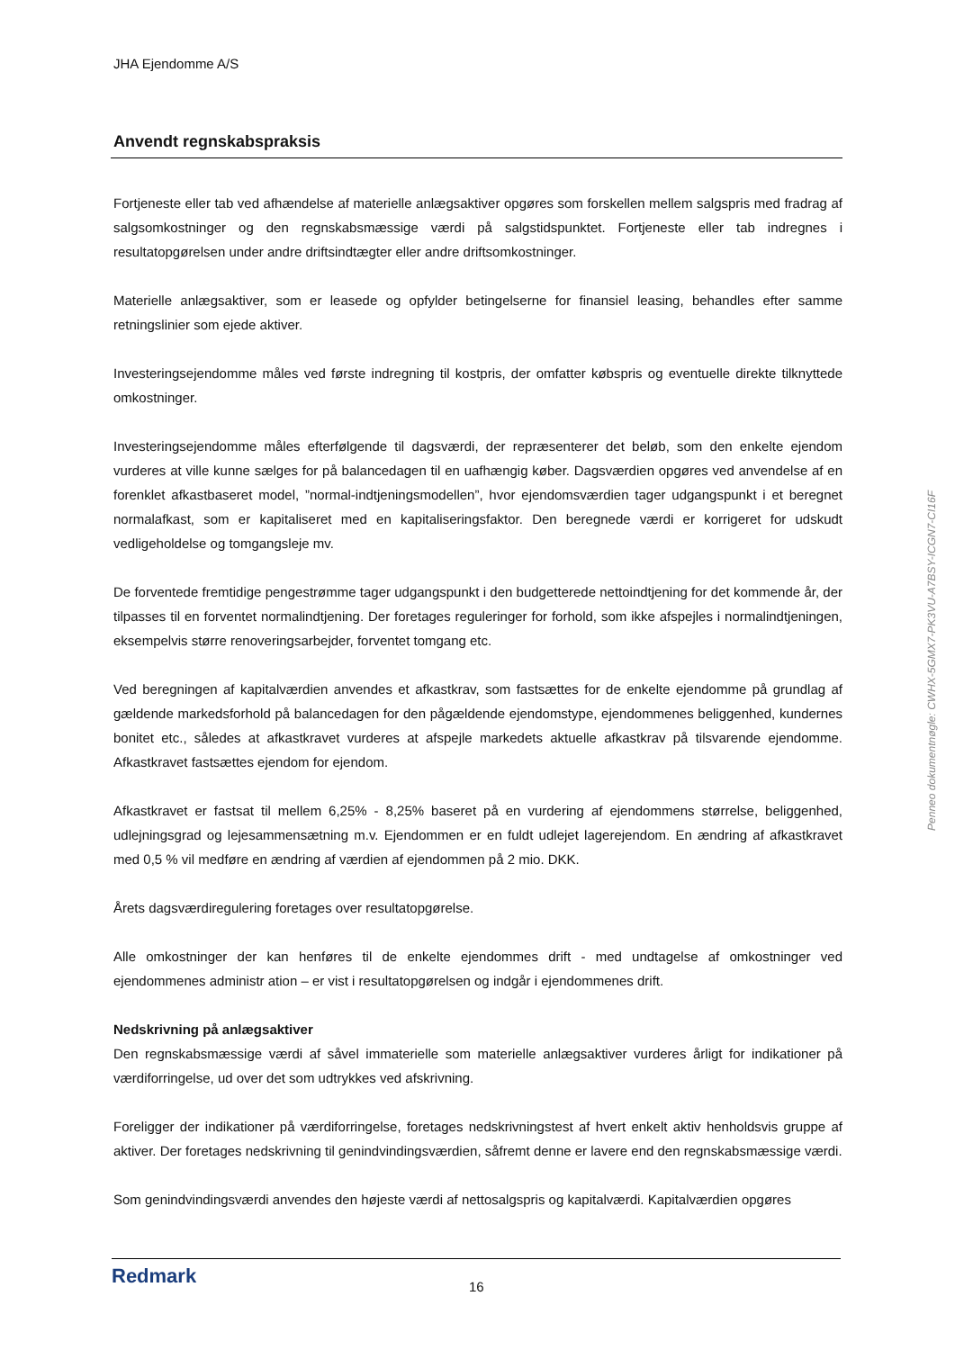JHA Ejendomme A/S
Anvendt regnskabspraksis
Fortjeneste eller tab ved afhændelse af materielle anlægsaktiver opgøres som forskellen mellem salgspris med fradrag af salgsomkostninger og den regnskabsmæssige værdi på salgstidspunktet. Fortjeneste eller tab indregnes i resultatopgørelsen under andre driftsindtægter eller andre driftsomkostninger.
Materielle anlægsaktiver, som er leasede og opfylder betingelserne for finansiel leasing, behandles efter samme retningslinier som ejede aktiver.
Investeringsejendomme måles ved første indregning til kostpris, der omfatter købspris og eventuelle direkte tilknyttede omkostninger.
Investeringsejendomme måles efterfølgende til dagsværdi, der repræsenterer det beløb, som den enkelte ejendom vurderes at ville kunne sælges for på balancedagen til en uafhængig køber. Dagsværdien opgøres ved anvendelse af en forenklet afkastbaseret model, ”normal-indtjeningsmodellen”, hvor ejendomsværdien tager udgangspunkt i et beregnet normalafkast, som er kapitaliseret med en kapitaliseringsfaktor. Den beregnede værdi er korrigeret for udskudt vedligeholdelse og tomgangsleje mv.
De forventede fremtidige pengestrømme tager udgangspunkt i den budgetterede nettoindtjening for det kommende år, der tilpasses til en forventet normalindtjening. Der foretages reguleringer for forhold, som ikke afspejles i normalindtjeningen, eksempelvis større renoveringsarbejder, forventet tomgang etc.
Ved beregningen af kapitalværdien anvendes et afkastkrav, som fastsættes for de enkelte ejendomme på grundlag af gældende markedsforhold på balancedagen for den pågældende ejendomstype, ejendommenes beliggenhed, kundernes bonitet etc., således at afkastkravet vurderes at afspejle markedets aktuelle afkastkrav på tilsvarende ejendomme. Afkastkravet fastsættes ejendom for ejendom.
Afkastkravet er fastsat til mellem 6,25% - 8,25% baseret på en vurdering af ejendommens størrelse, beliggenhed, udlejningsgrad og lejesammensætning m.v. Ejendommen er en fuldt udlejet lagerejendom. En ændring af afkastkravet med 0,5 % vil medføre en ændring af værdien af ejendommen på 2 mio. DKK.
Årets dagsværdiregulering foretages over resultatopgørelse.
Alle omkostninger der kan henføres til de enkelte ejendommes drift - med undtagelse af omkostninger ved ejendommenes administr ation – er vist i resultatopgørelsen og indgår i ejendommenes drift.
Nedskrivning på anlægsaktiver
Den regnskabsmæssige værdi af såvel immaterielle som materielle anlægsaktiver vurderes årligt for indikationer på værdiforringelse, ud over det som udtrykkes ved afskrivning.
Foreligger der indikationer på værdiforringelse, foretages nedskrivningstest af hvert enkelt aktiv henholdsvis gruppe af aktiver. Der foretages nedskrivning til genindvindingsværdien, såfremt denne er lavere end den regnskabsmæssige værdi.
Som genindvindingsværdi anvendes den højeste værdi af nettosalgspris og kapitalværdi. Kapitalværdien opgøres
Redmark
16
Penneo dokumentnøgle: CWHX-5GMX7-PK3VU-A7BSY-ICGN7-CI16F